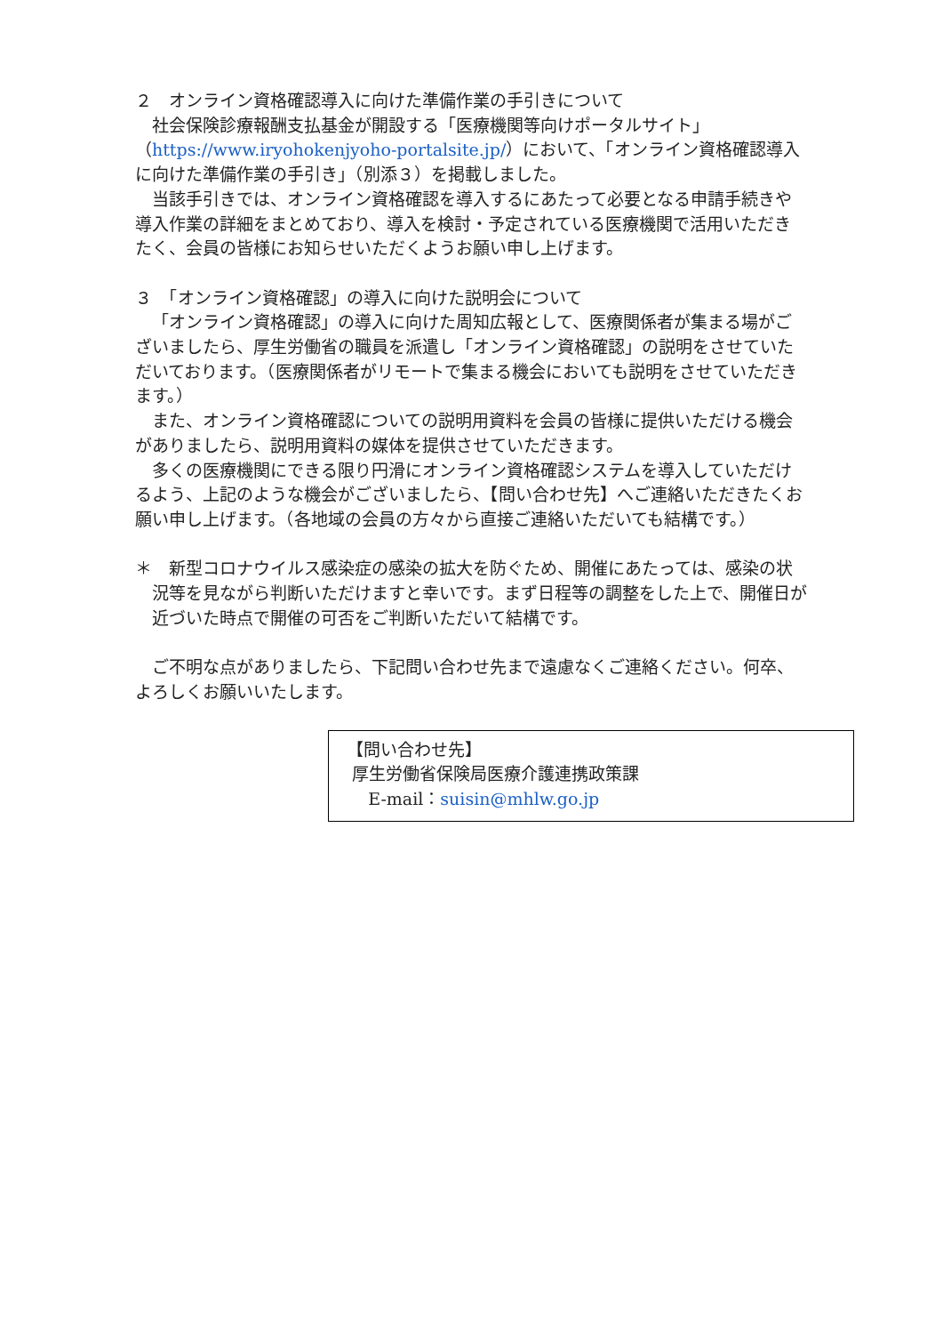２　オンライン資格確認導入に向けた準備作業の手引きについて
社会保険診療報酬支払基金が開設する「医療機関等向けポータルサイト」（https://www.iryohokenjyoho-portalsite.jp/）において、「オンライン資格確認導入に向けた準備作業の手引き」（別添３）を掲載しました。
当該手引きでは、オンライン資格確認を導入するにあたって必要となる申請手続きや導入作業の詳細をまとめており、導入を検討・予定されている医療機関で活用いただきたく、会員の皆様にお知らせいただくようお願い申し上げます。
３　「オンライン資格確認」の導入に向けた説明会について
「オンライン資格確認」の導入に向けた周知広報として、医療関係者が集まる場がございましたら、厚生労働省の職員を派遣し「オンライン資格確認」の説明をさせていただいております。（医療関係者がリモートで集まる機会においても説明をさせていただきます。）
また、オンライン資格確認についての説明用資料を会員の皆様に提供いただける機会がありましたら、説明用資料の媒体を提供させていただきます。
多くの医療機関にできる限り円滑にオンライン資格確認システムを導入していただけるよう、上記のような機会がございましたら、【問い合わせ先】へご連絡いただきたくお願い申し上げます。（各地域の会員の方々から直接ご連絡いただいても結構です。）
＊　新型コロナウイルス感染症の感染の拡大を防ぐため、開催にあたっては、感染の状況等を見ながら判断いただけますと幸いです。まず日程等の調整をした上で、開催日が近づいた時点で開催の可否をご判断いただいて結構です。
ご不明な点がありましたら、下記問い合わせ先まで遠慮なくご連絡ください。何卒、よろしくお願いいたします。
【問い合わせ先】
厚生労働省保険局医療介護連携政策課
E-mail：suisin@mhlw.go.jp